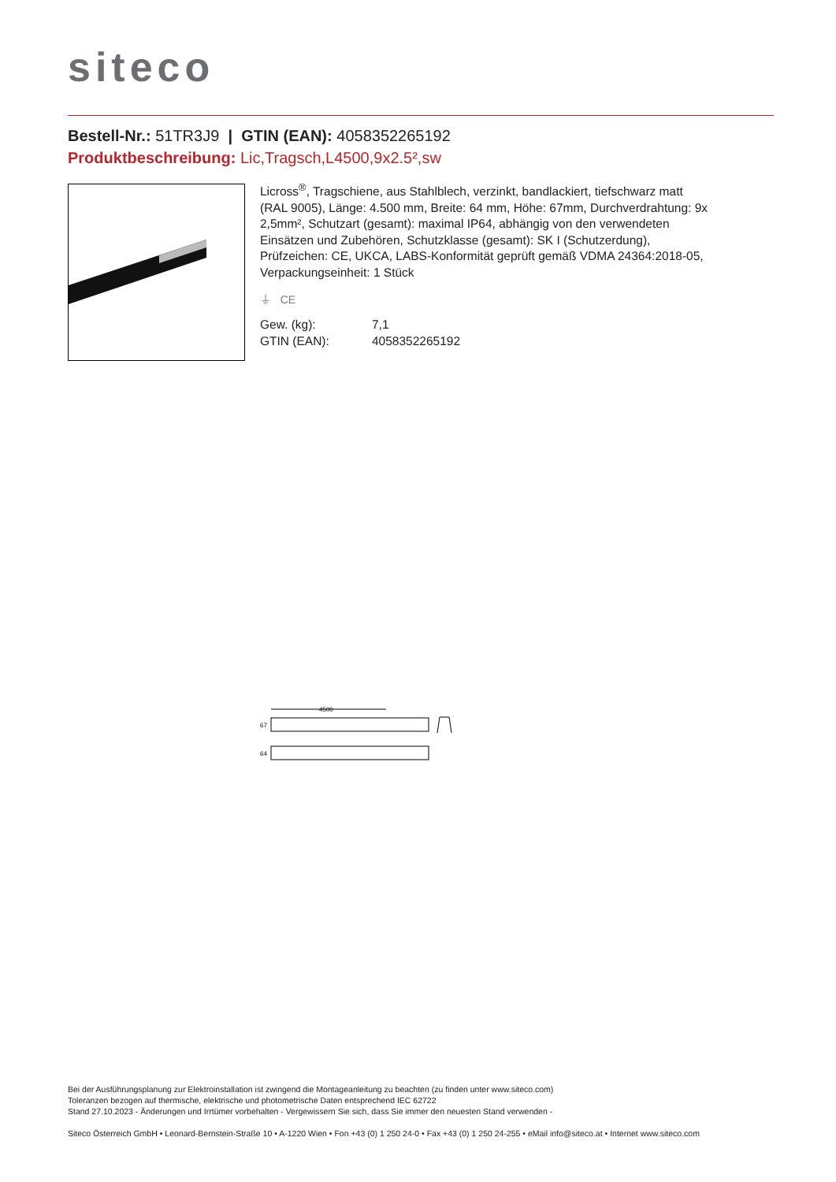siteco
Bestell-Nr.: 51TR3J9 | GTIN (EAN): 4058352265192
Produktbeschreibung: Lic,Tragsch,L4500,9x2.5²,sw
Licross<sup>®</sup>, Tragschiene, aus Stahlblech, verzinkt, bandlackiert, tiefschwarz matt (RAL 9005), Länge: 4.500 mm, Breite: 64 mm, Höhe: 67mm, Durchverdrahtung: 9x 2,5mm², Schutzart (gesamt): maximal IP64, abhängig von den verwendeten Einsätzen und Zubehören, Schutzklasse (gesamt): SK I (Schutzerdung), Prüfzeichen: CE, UKCA, LABS-Konformität geprüft gemäß VDMA 24364:2018-05, Verpackungseinheit: 1 Stück
⏚ CE
| Gew. (kg): | 7,1 |
| GTIN (EAN): | 4058352265192 |
4500
67
64
Bei der Ausführungsplanung zur Elektroinstallation ist zwingend die Montageanleitung zu beachten (zu finden unter www.siteco.com)
Toleranzen bezogen auf thermische, elektrische und photometrische Daten entsprechend IEC 62722
Stand 27.10.2023 - Änderungen und Irrtümer vorbehalten - Vergewissern Sie sich, dass Sie immer den neuesten Stand verwenden -
Siteco Österreich GmbH • Leonard-Bernstein-Straße 10 • A-1220 Wien • Fon +43 (0) 1 250 24-0 • Fax +43 (0) 1 250 24-255 • eMail info@siteco.at • Internet www.siteco.com